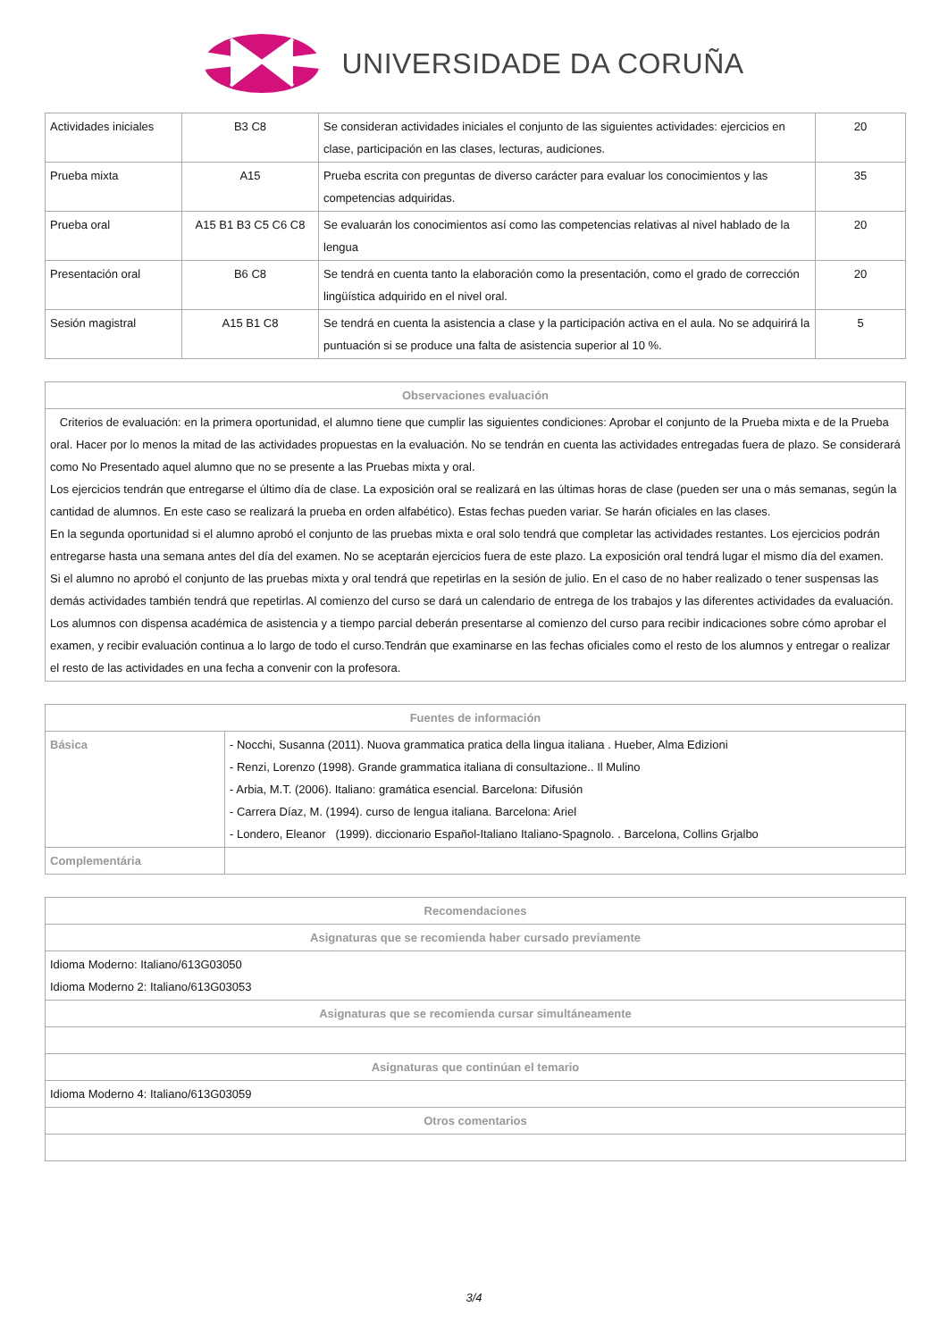UNIVERSIDADE DA CORUÑA
| Actividades iniciales | B3 C8 | Se consideran actividades iniciales el conjunto de las siguientes actividades: ejercicios en clase, participación en las clases, lecturas, audiciones. | 20 |
| Prueba mixta | A15 | Prueba escrita con preguntas de diverso carácter para evaluar los conocimientos y las competencias adquiridas. | 35 |
| Prueba oral | A15 B1 B3 C5 C6 C8 | Se evaluarán los conocimientos así como las competencias relativas al nivel hablado de la lengua | 20 |
| Presentación oral | B6 C8 | Se tendrá en cuenta tanto la elaboración como la presentación, como el grado de corrección lingüística adquirido en el nivel oral. | 20 |
| Sesión magistral | A15 B1 C8 | Se tendrá en cuenta la asistencia a clase y la participación activa en el aula. No se adquirirá la puntuación si se produce una falta de asistencia superior al 10 %. | 5 |
| Observaciones evaluación |
| --- |
| Criterios de evaluación: en la primera oportunidad, el alumno tiene que cumplir las siguientes condiciones: Aprobar el conjunto de la Prueba mixta e de la Prueba oral. Hacer por lo menos la mitad de las actividades propuestas en la evaluación. No se tendrán en cuenta las actividades entregadas fuera de plazo. Se considerará como No Presentado aquel alumno que no se presente a las Pruebas mixta y oral. Los ejercicios tendrán que entregarse el último día de clase. La exposición oral se realizará en las últimas horas de clase (pueden ser una o más semanas, según la cantidad de alumnos. En este caso se realizará la prueba en orden alfabético). Estas fechas pueden variar. Se harán oficiales en las clases. En la segunda oportunidad si el alumno aprobó el conjunto de las pruebas mixta e oral solo tendrá que completar las actividades restantes. Los ejercicios podrán entregarse hasta una semana antes del día del examen. No se aceptarán ejercicios fuera de este plazo. La exposición oral tendrá lugar el mismo día del examen. Si el alumno no aprobó el conjunto de las pruebas mixta y oral tendrá que repetirlas en la sesión de julio. En el caso de no haber realizado o tener suspensas las demás actividades también tendrá que repetirlas. Al comienzo del curso se dará un calendario de entrega de los trabajos y las diferentes actividades da evaluación. Los alumnos con dispensa académica de asistencia y a tiempo parcial deberán presentarse al comienzo del curso para recibir indicaciones sobre cómo aprobar el examen, y recibir evaluación continua a lo largo de todo el curso.Tendrán que examinarse en las fechas oficiales como el resto de los alumnos y entregar o realizar el resto de las actividades en una fecha a convenir con la profesora. |
| Fuentes de información | |
| --- | --- |
| Básica | - Nocchi, Susanna (2011). Nuova grammatica pratica della lingua italiana . Hueber, Alma Edizioni - Renzi, Lorenzo (1998). Grande grammatica italiana di consultazione.. Il Mulino - Arbia, M.T. (2006). Italiano: gramática esencial. Barcelona: Difusión - Carrera Díaz, M. (1994). curso de lengua italiana. Barcelona: Ariel - Londero, Eleanor (1999). diccionario Español-Italiano Italiano-Spagnolo. . Barcelona, Collins Grjalbo |
| Complementária | |
| Recomendaciones |
| --- |
| Asignaturas que se recomienda haber cursado previamente |
| Idioma Moderno: Italiano/613G03050 Idioma Moderno 2: Italiano/613G03053 |
| Asignaturas que se recomienda cursar simultáneamente |
| Asignaturas que continúan el temario |
| Idioma Moderno 4: Italiano/613G03059 |
| Otros comentarios |
3/4